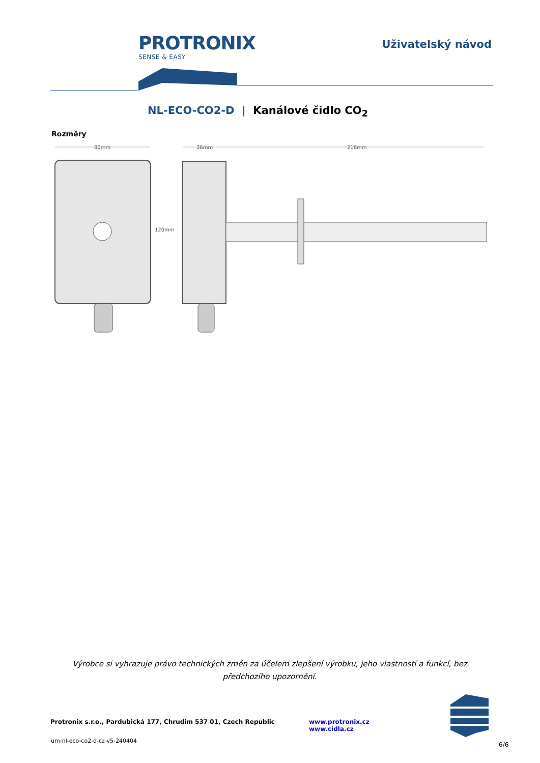PROTRONIX
SENSE & EASY
Uživatelský návod
NL-ECO-CO2-D | Kanálové čidlo CO<sub>2</sub>
Rozměry
80mm
36mm
216mm
120mm
Výrobce si vyhrazuje právo technických změn za účelem zlepšení výrobku, jeho vlastností a funkcí, bez předchozího upozornění.
Protronix s.r.o., Pardubická 177, Chrudim 537 01, Czech Republic www.protronix.cz www.cidla.cz
um-nl-eco-co2-d-cz-v5-240404
6/6